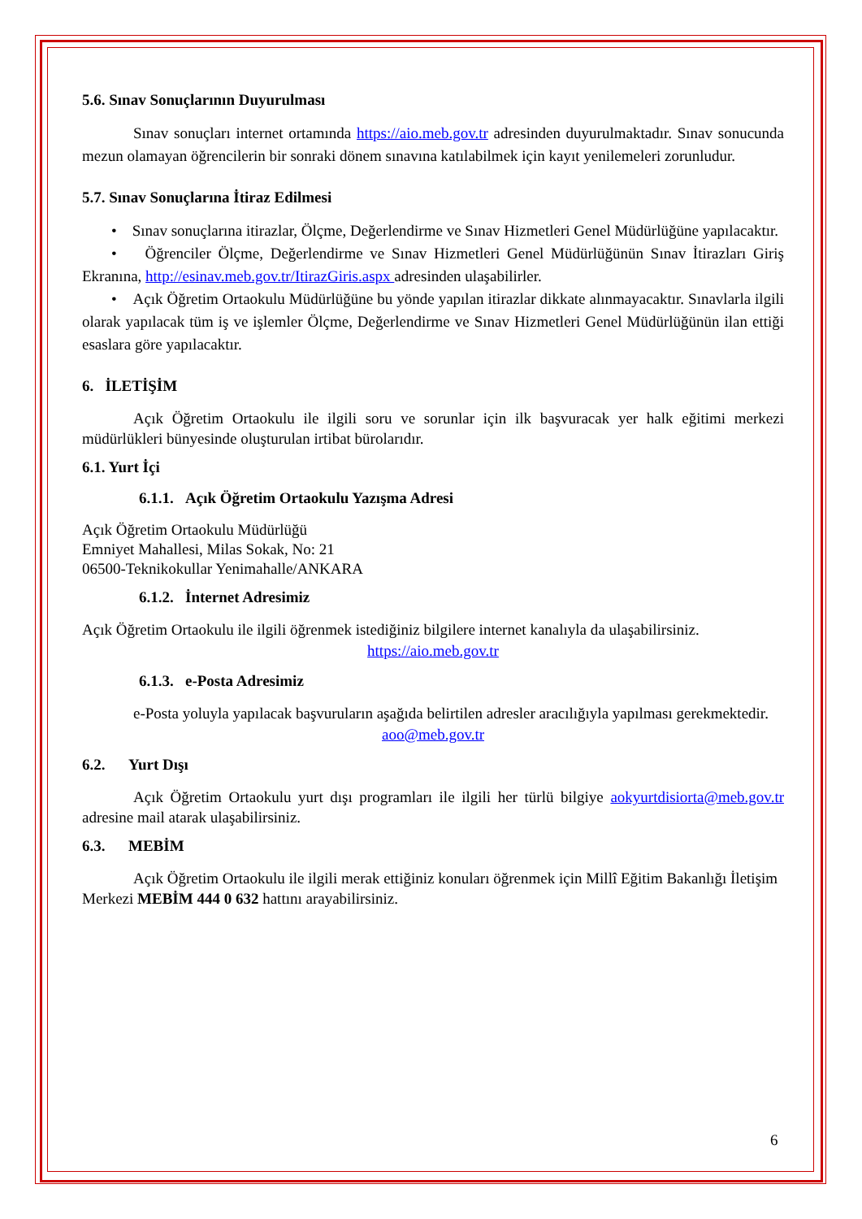5.6. Sınav Sonuçlarının Duyurulması
Sınav sonuçları internet ortamında https://aio.meb.gov.tr adresinden duyurulmaktadır. Sınav sonucunda mezun olamayan öğrencilerin bir sonraki dönem sınavına katılabilmek için kayıt yenilemeleri zorunludur.
5.7. Sınav Sonuçlarına İtiraz Edilmesi
• Sınav sonuçlarına itirazlar, Ölçme, Değerlendirme ve Sınav Hizmetleri Genel Müdürlüğüne yapılacaktır.
• Öğrenciler Ölçme, Değerlendirme ve Sınav Hizmetleri Genel Müdürlüğünün Sınav İtirazları Giriş Ekranına, http://esinav.meb.gov.tr/ItirazGiris.aspx adresinden ulaşabilirler.
• Açık Öğretim Ortaokulu Müdürlüğüne bu yönde yapılan itirazlar dikkate alınmayacaktır. Sınavlarla ilgili olarak yapılacak tüm iş ve işlemler Ölçme, Değerlendirme ve Sınav Hizmetleri Genel Müdürlüğünün ilan ettiği esaslara göre yapılacaktır.
6. İLETİŞİM
Açık Öğretim Ortaokulu ile ilgili soru ve sorunlar için ilk başvuracak yer halk eğitimi merkezi müdürlükleri bünyesinde oluşturulan irtibat bürolarıdır.
6.1. Yurt İçi
6.1.1. Açık Öğretim Ortaokulu Yazışma Adresi
Açık Öğretim Ortaokulu Müdürlüğü
Emniyet Mahallesi, Milas Sokak, No: 21
06500-Teknikokullar Yenimahalle/ANKARA
6.1.2. İnternet Adresimiz
Açık Öğretim Ortaokulu ile ilgili öğrenmek istediğiniz bilgilere internet kanalıyla da ulaşabilirsiniz.
https://aio.meb.gov.tr
6.1.3. e-Posta Adresimiz
e-Posta yoluyla yapılacak başvuruların aşağıda belirtilen adresler aracılığıyla yapılması gerekmektedir.
aoo@meb.gov.tr
6.2. Yurt Dışı
Açık Öğretim Ortaokulu yurt dışı programları ile ilgili her türlü bilgiye aokyurtdisiorta@meb.gov.tr adresine mail atarak ulaşabilirsiniz.
6.3. MEBİM
Açık Öğretim Ortaokulu ile ilgili merak ettiğiniz konuları öğrenmek için Millî Eğitim Bakanlığı İletişim Merkezi MEBİM 444 0 632 hattını arayabilirsiniz.
6